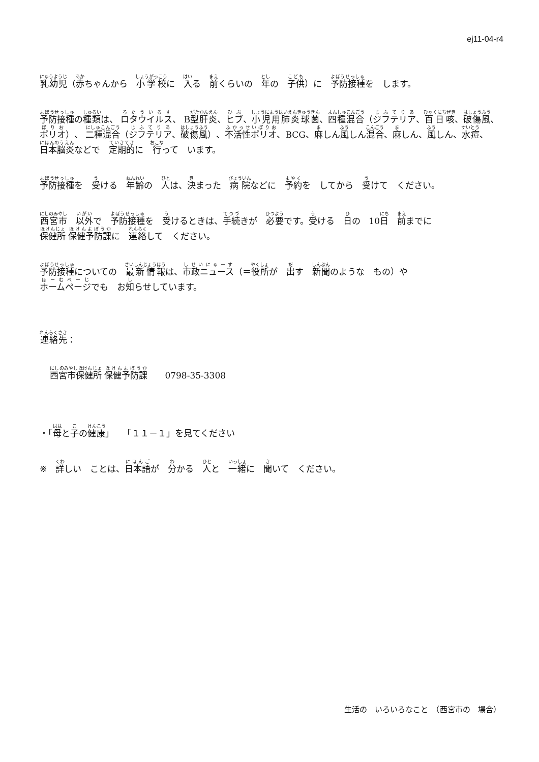ej11-04-r4
乳幼児（赤ちゃんから　小学校に　入る　前くらいの　年の　子供）に　予防接種を　します。
予防接種の種類は、 ロタウイルス、 B型肝炎、ヒブ、小児用肺炎球菌、四種混合（ジフテリア、百日咳、破傷風、ポリオ）、 二種混合（ジフテリア、破傷風）、不活性ポリオ、BCG、麻しん風しん混合、麻しん、風しん、水痘、日本脳炎などで　定期的に　行って　います。
予防接種を　受ける　年齢の　人は、決まった　病院などに　予約を　してから　受けて　ください。
西宮市　以外で　予防接種を　受けるときは、手続きが　必要です。受ける　日の　10日　前までに
保健所 保健予防課に　連絡して　ください。
予防接種についての　最新情報は、市政ニュース（＝役所が　出す　新聞のような　もの）や
ホームページでも　お知らせしています。
連絡先：
西宮市保健所 保健予防課　　0798-35-3308
・「母と子の健康」　　「１１－１」を見てください
※　詳しい　ことは、日本語が　分かる　人と　一緒に　聞いて　ください。
生活の　いろいろなこと　（西宮市の　場合）